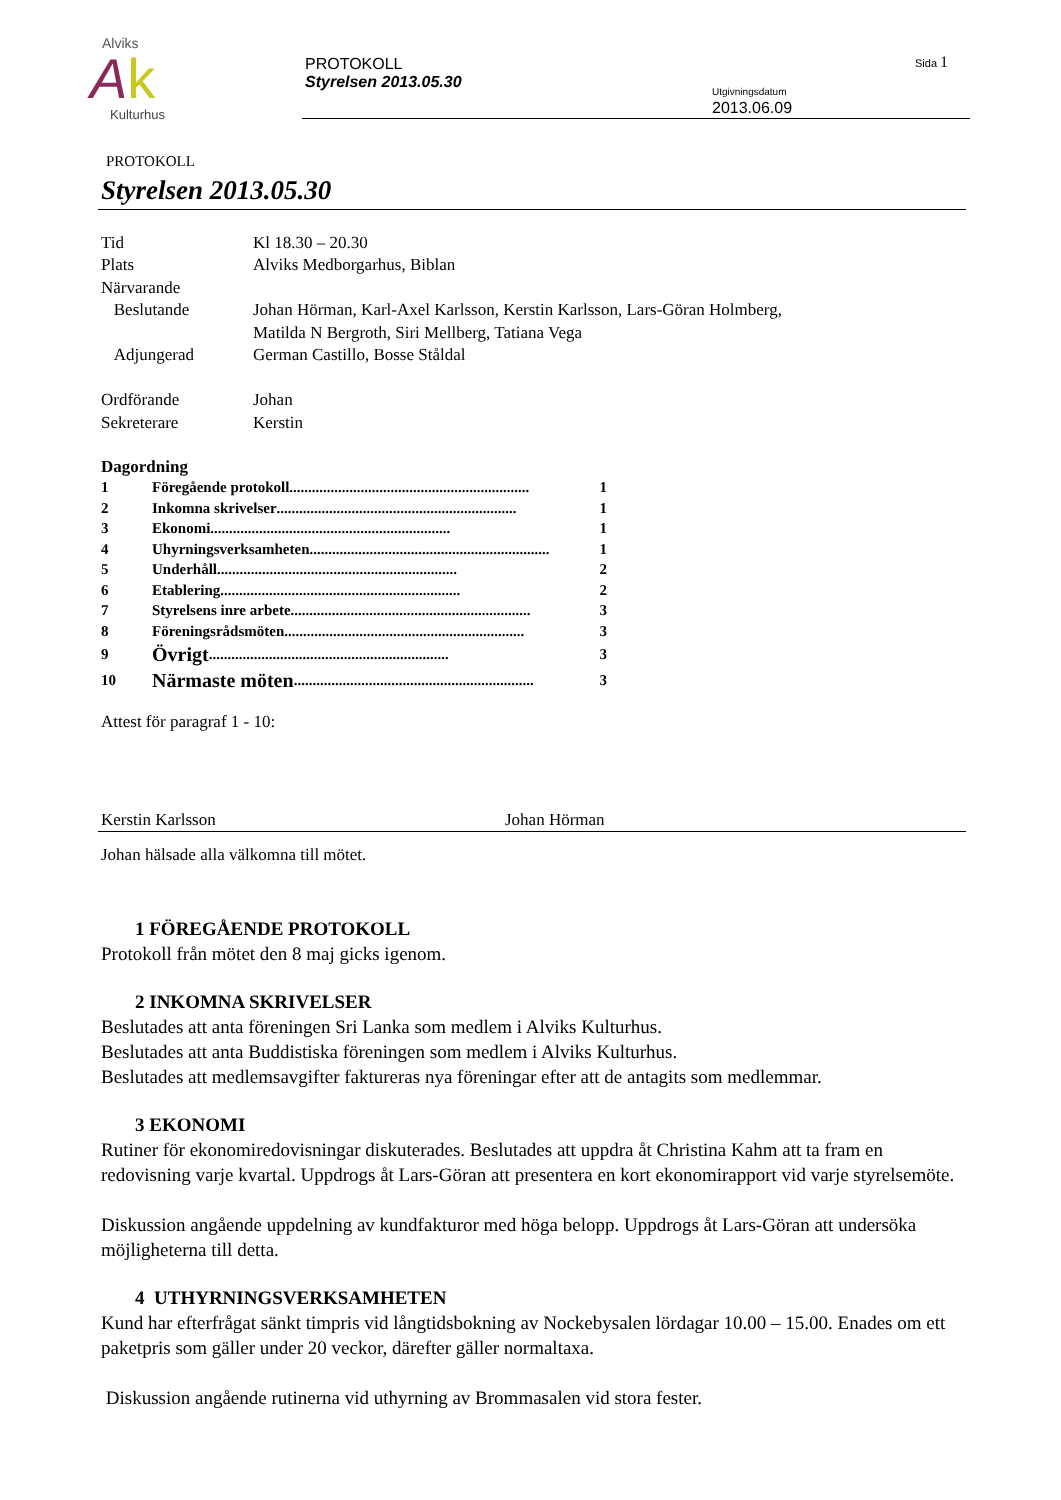Alviks
Ak
Kulturhus
PROTOKOLL
Styrelsen 2013.05.30
Sida 1
Utgivningsdatum
2013.06.09
PROTOKOLL
Styrelsen 2013.05.30
Tid Kl 18.30 – 20.30
Plats Alviks Medborgarhus, Biblan
Närvarande
Beslutande Johan Hörman, Karl-Axel Karlsson, Kerstin Karlsson, Lars-Göran Holmberg,
Matilda N Bergroth, Siri Mellberg, Tatiana Vega
Adjungerad German Castillo, Bosse Ståldal
Ordförande Johan
Sekreterare Kerstin
Dagordning
1 Föregående protokoll................................................................ 1
2 Inkomna skrivelser................................................................ 1
3 Ekonomi................................................................ 1
4 Uhyrningsverksamheten................................................................ 1
5 Underhåll................................................................ 2
6 Etablering................................................................ 2
7 Styrelsens inre arbete................................................................ 3
8 Föreningsrådsmöten................................................................ 3
9
Övrigt................................................................ 3
10
Närmaste möten................................................................ 3
Attest för paragraf 1 - 10:
Kerstin Karlsson Johan Hörman
Johan hälsade alla välkomna till mötet.
1 FÖREGÅENDE PROTOKOLL
Protokoll från mötet den 8 maj gicks igenom.
2 INKOMNA SKRIVELSER
Beslutades att anta föreningen Sri Lanka som medlem i Alviks Kulturhus.
Beslutades att anta Buddistiska föreningen som medlem i Alviks Kulturhus.
Beslutades att medlemsavgifter faktureras nya föreningar efter att de antagits som medlemmar.
3 EKONOMI
Rutiner för ekonomiredovisningar diskuterades. Beslutades att uppdra åt Christina Kahm att ta fram en redovisning varje kvartal. Uppdrogs åt Lars-Göran att presentera en kort ekonomirapport vid varje styrelsemöte.
Diskussion angående uppdelning av kundfakturor med höga belopp. Uppdrogs åt Lars-Göran att undersöka möjligheterna till detta.
4 UTHYRNINGSVERKSAMHETEN
Kund har efterfrågat sänkt timpris vid långtidsbokning av Nockebysalen lördagar 10.00 – 15.00. Enades om ett paketpris som gäller under 20 veckor, därefter gäller normaltaxa.
Diskussion angående rutinerna vid uthyrning av Brommasalen vid stora fester.